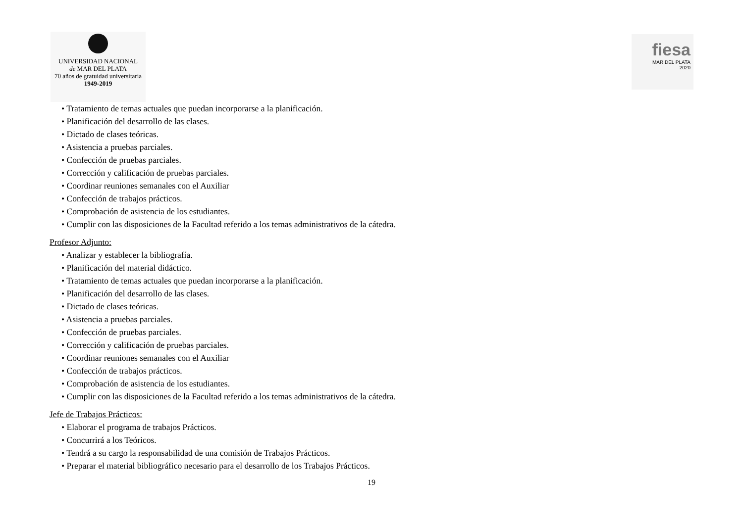UNIVERSIDAD NACIONAL
de MAR DEL PLATA
70 años de gratuidad universitaria
1949-2019
fiesa
MAR DEL PLATA
2020
• Tratamiento de temas actuales que puedan incorporarse a la planificación.
• Planificación del desarrollo de las clases.
• Dictado de clases teóricas.
• Asistencia a pruebas parciales.
• Confección de pruebas parciales.
• Corrección y calificación de pruebas parciales.
• Coordinar reuniones semanales con el Auxiliar
• Confección de trabajos prácticos.
• Comprobación de asistencia de los estudiantes.
• Cumplir con las disposiciones de la Facultad referido a los temas administrativos de la cátedra.
Profesor Adjunto:
• Analizar y establecer la bibliografía.
• Planificación del material didáctico.
• Tratamiento de temas actuales que puedan incorporarse a la planificación.
• Planificación del desarrollo de las clases.
• Dictado de clases teóricas.
• Asistencia a pruebas parciales.
• Confección de pruebas parciales.
• Corrección y calificación de pruebas parciales.
• Coordinar reuniones semanales con el Auxiliar
• Confección de trabajos prácticos.
• Comprobación de asistencia de los estudiantes.
• Cumplir con las disposiciones de la Facultad referido a los temas administrativos de la cátedra.
Jefe de Trabajos Prácticos:
• Elaborar el programa de trabajos Prácticos.
• Concurrirá a los Teóricos.
• Tendrá a su cargo la responsabilidad de una comisión de Trabajos Prácticos.
• Preparar el material bibliográfico necesario para el desarrollo de los Trabajos Prácticos.
19